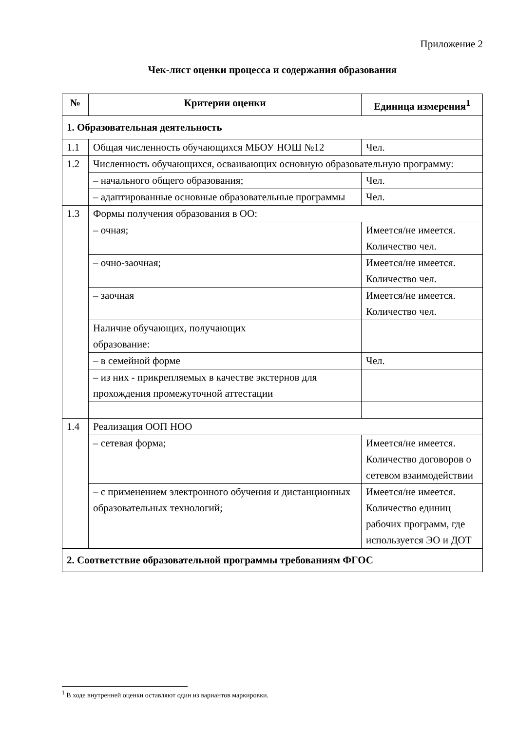Приложение 2
Чек-лист оценки процесса и содержания образования
| № | Критерии оценки | Единица измерения<sup>1</sup> |
| --- | --- | --- |
| 1. Образовательная деятельность | | |
| 1.1 | Общая численность обучающихся МБОУ НОШ №12 | Чел. |
| 1.2 | Численность обучающихся, осваивающих основную образовательную программу: | |
| | – начального общего образования; | Чел. |
| | – адаптированные основные образовательные программы | Чел. |
| 1.3 | Формы получения образования в ОО: | |
| | – очная; | Имеется/не имеется. Количество чел. |
| | – очно-заочная; | Имеется/не имеется. Количество чел. |
| | – заочная | Имеется/не имеется. Количество чел. |
| | Наличие обучающих, получающих образование: | |
| | – в семейной форме | Чел. |
| | – из них - прикрепляемых в качестве экстернов для прохождения промежуточной аттестации | |
| 1.4 | Реализация ООП НОО | |
| | – сетевая форма; | Имеется/не имеется. Количество договоров о сетевом взаимодействии |
| | – с применением электронного обучения и дистанционных образовательных технологий; | Имеется/не имеется. Количество единиц рабочих программ, где используется ЭО и ДОТ |
| 2. Соответствие образовательной программы требованиям ФГОС | | |
<sup>1</sup> В ходе внутренней оценки оставляют один из вариантов маркировки.